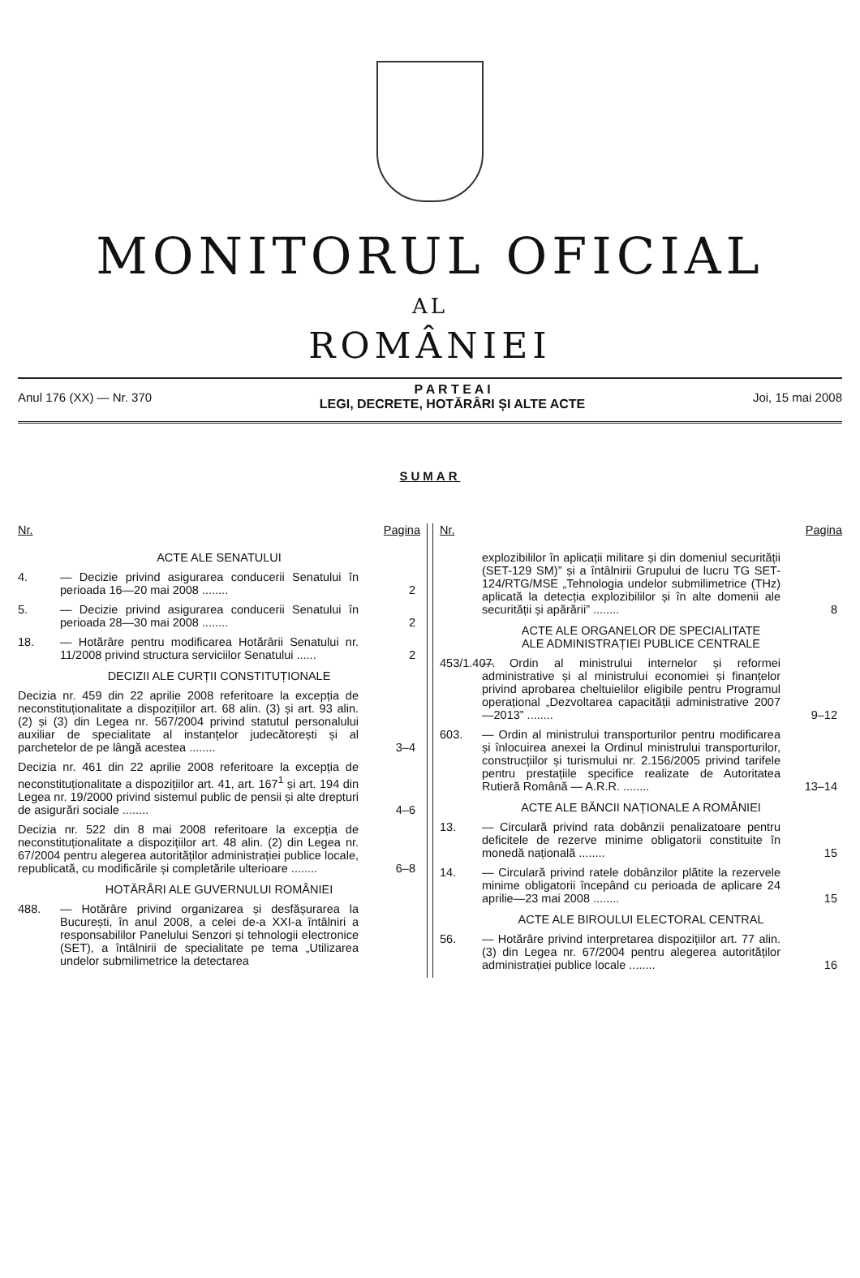MONITORUL OFICIAL
AL
ROMÂNIEI
Anul 176 (XX) — Nr. 370
P A R T E A I
LEGI, DECRETE, HOTĂRÂRI ȘI ALTE ACTE
Joi, 15 mai 2008
SUMAR
Nr. Pagina
ACTE ALE SENATULUI
4. — Decizie privind asigurarea conducerii Senatului în perioada 16—20 mai 2008 ........ 2
5. — Decizie privind asigurarea conducerii Senatului în perioada 28—30 mai 2008 ........ 2
18. — Hotărâre pentru modificarea Hotărârii Senatului nr. 11/2008 privind structura serviciilor Senatului ...... 2
DECIZII ALE CURȚII CONSTITUȚIONALE
Decizia nr. 459 din 22 aprilie 2008 referitoare la excepția de neconstituționalitate a dispozițiilor art. 68 alin. (3) și art. 93 alin. (2) și (3) din Legea nr. 567/2004 privind statutul personalului auxiliar de specialitate al instanțelor judecătorești și al parchetelor de pe lângă acestea ........ 3–4
Decizia nr. 461 din 22 aprilie 2008 referitoare la excepția de neconstituționalitate a dispozițiilor art. 41, art. 167<sup>1</sup> și art. 194 din Legea nr. 19/2000 privind sistemul public de pensii și alte drepturi de asigurări sociale ........ 4–6
Decizia nr. 522 din 8 mai 2008 referitoare la excepția de neconstituționalitate a dispozițiilor art. 48 alin. (2) din Legea nr. 67/2004 pentru alegerea autorităților administrației publice locale, republicată, cu modificările și completările ulterioare ........ 6–8
HOTĂRÂRI ALE GUVERNULUI ROMÂNIEI
488. — Hotărâre privind organizarea și desfășurarea la București, în anul 2008, a celei de-a XXI-a întâlniri a responsabililor Panelului Senzori și tehnologii electronice (SET), a întâlnirii de specialitate pe tema „Utilizarea undelor submilimetrice la detectarea
Nr. Pagina
explozibililor în aplicații militare și din domeniul securității (SET-129 SM)” și a întâlnirii Grupului de lucru TG SET-124/RTG/MSE „Tehnologia undelor submilimetrice (THz) aplicată la detecția explozibililor și în alte domenii ale securității și apărării” ........ 8
ACTE ALE ORGANELOR DE SPECIALITATE
ALE ADMINISTRAȚIEI PUBLICE CENTRALE
453/1.407. — Ordin al ministrului internelor și reformei administrative și al ministrului economiei și finanțelor privind aprobarea cheltuielilor eligibile pentru Programul operațional „Dezvoltarea capacității administrative 2007—2013” ........ 9–12
603. — Ordin al ministrului transporturilor pentru modificarea și înlocuirea anexei la Ordinul ministrului transporturilor, construcțiilor și turismului nr. 2.156/2005 privind tarifele pentru prestațiile specifice realizate de Autoritatea Rutieră Română — A.R.R. ........ 13–14
ACTE ALE BĂNCII NAȚIONALE A ROMÂNIEI
13. — Circulară privind rata dobânzii penalizatoare pentru deficitele de rezerve minime obligatorii constituite în monedă națională ........ 15
14. — Circulară privind ratele dobânzilor plătite la rezervele minime obligatorii începând cu perioada de aplicare 24 aprilie—23 mai 2008 ........ 15
ACTE ALE BIROULUI ELECTORAL CENTRAL
56. — Hotărâre privind interpretarea dispozițiilor art. 77 alin. (3) din Legea nr. 67/2004 pentru alegerea autorităților administrației publice locale ........ 16